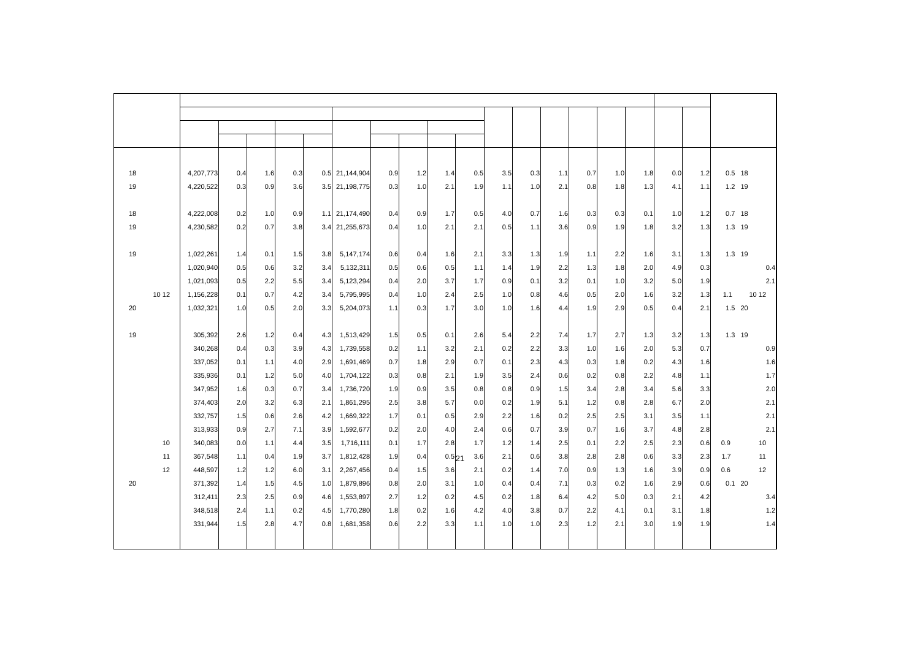| 18 | 4,207,773 | 0.4 | 1.6 | 0.3 | 0.5 | 21,144,904 | 0.9 | 1.2 | 1.4 | 0.5 | 3.5 | 0.3 | 1.1 | 0.7 | 1.0 | 1.8 | 0.0 | 1.2 | 0.5 18 | |
| 19 | 4,220,522 | 0.3 | 0.9 | 3.6 | 3.5 | 21,198,775 | 0.3 | 1.0 | 2.1 | 1.9 | 1.1 | 1.0 | 2.1 | 0.8 | 1.8 | 1.3 | 4.1 | 1.1 | 1.2 19 | |
| 18 | 4,222,008 | 0.2 | 1.0 | 0.9 | 1.1 | 21,174,490 | 0.4 | 0.9 | 1.7 | 0.5 | 4.0 | 0.7 | 1.6 | 0.3 | 0.3 | 0.1 | 1.0 | 1.2 | 0.7 18 | |
| 19 | 4,230,582 | 0.2 | 0.7 | 3.8 | 3.4 | 21,255,673 | 0.4 | 1.0 | 2.1 | 2.1 | 0.5 | 1.1 | 3.6 | 0.9 | 1.9 | 1.8 | 3.2 | 1.3 | 1.3 19 | |
| 19 | 1,022,261 | 1.4 | 0.1 | 1.5 | 3.8 | 5,147,174 | 0.6 | 0.4 | 1.6 | 2.1 | 3.3 | 1.3 | 1.9 | 1.1 | 2.2 | 1.6 | 3.1 | 1.3 | 1.3 19 | |
| | 1,020,940 | 0.5 | 0.6 | 3.2 | 3.4 | 5,132,311 | 0.5 | 0.6 | 0.5 | 1.1 | 1.4 | 1.9 | 2.2 | 1.3 | 1.8 | 2.0 | 4.9 | 0.3 | 0.4 | |
| | 1,021,093 | 0.5 | 2.2 | 5.5 | 3.4 | 5,123,294 | 0.4 | 2.0 | 3.7 | 1.7 | 0.9 | 0.1 | 3.2 | 0.1 | 1.0 | 3.2 | 5.0 | 1.9 | 2.1 | |
| 10 12 | 1,156,228 | 0.1 | 0.7 | 4.2 | 3.4 | 5,795,995 | 0.4 | 1.0 | 2.4 | 2.5 | 1.0 | 0.8 | 4.6 | 0.5 | 2.0 | 1.6 | 3.2 | 1.3 | 1.1 10 12 | |
| 20 | 1,032,321 | 1.0 | 0.5 | 2.0 | 3.3 | 5,204,073 | 1.1 | 0.3 | 1.7 | 3.0 | 1.0 | 1.6 | 4.4 | 1.9 | 2.9 | 0.5 | 0.4 | 2.1 | 1.5 20 | |
| 19 | 305,392 | 2.6 | 1.2 | 0.4 | 4.3 | 1,513,429 | 1.5 | 0.5 | 0.1 | 2.6 | 5.4 | 2.2 | 7.4 | 1.7 | 2.7 | 1.3 | 3.2 | 1.3 | 1.3 19 | |
| | 340,268 | 0.4 | 0.3 | 3.9 | 4.3 | 1,739,558 | 0.2 | 1.1 | 3.2 | 2.1 | 0.2 | 2.2 | 3.3 | 1.0 | 1.6 | 2.0 | 5.3 | 0.7 | 0.9 | |
| | 337,052 | 0.1 | 1.1 | 4.0 | 2.9 | 1,691,469 | 0.7 | 1.8 | 2.9 | 0.7 | 0.1 | 2.3 | 4.3 | 0.3 | 1.8 | 0.2 | 4.3 | 1.6 | 1.6 | |
| | 335,936 | 0.1 | 1.2 | 5.0 | 4.0 | 1,704,122 | 0.3 | 0.8 | 2.1 | 1.9 | 3.5 | 2.4 | 0.6 | 0.2 | 0.8 | 2.2 | 4.8 | 1.1 | 1.7 | |
| | 347,952 | 1.6 | 0.3 | 0.7 | 3.4 | 1,736,720 | 1.9 | 0.9 | 3.5 | 0.8 | 0.8 | 0.9 | 1.5 | 3.4 | 2.8 | 3.4 | 5.6 | 3.3 | 2.0 | |
| | 374,403 | 2.0 | 3.2 | 6.3 | 2.1 | 1,861,295 | 2.5 | 3.8 | 5.7 | 0.0 | 0.2 | 1.9 | 5.1 | 1.2 | 0.8 | 2.8 | 6.7 | 2.0 | 2.1 | |
| | 332,757 | 1.5 | 0.6 | 2.6 | 4.2 | 1,669,322 | 1.7 | 0.1 | 0.5 | 2.9 | 2.2 | 1.6 | 0.2 | 2.5 | 2.5 | 3.1 | 3.5 | 1.1 | 2.1 | |
| | 313,933 | 0.9 | 2.7 | 7.1 | 3.9 | 1,592,677 | 0.2 | 2.0 | 4.0 | 2.4 | 0.6 | 0.7 | 3.9 | 0.7 | 1.6 | 3.7 | 4.8 | 2.8 | 2.1 | |
| 10 | 340,083 | 0.0 | 1.1 | 4.4 | 3.5 | 1,716,111 | 0.1 | 1.7 | 2.8 | 1.7 | 1.2 | 1.4 | 2.5 | 0.1 | 2.2 | 2.5 | 2.3 | 0.6 | 0.9 10 | |
| 11 | 367,548 | 1.1 | 0.4 | 1.9 | 3.7 | 1,812,428 | 1.9 | 0.4 | 0.5 | 3.6 | 2.1 | 0.6 | 3.8 | 2.8 | 2.8 | 0.6 | 3.3 | 2.3 | 1.7 11 | |
| 12 | 448,597 | 1.2 | 1.2 | 6.0 | 3.1 | 2,267,456 | 0.4 | 1.5 | 3.6 | 2.1 | 0.2 | 1.4 | 7.0 | 0.9 | 1.3 | 1.6 | 3.9 | 0.9 | 0.6 12 | |
| 20 | 371,392 | 1.4 | 1.5 | 4.5 | 1.0 | 1,879,896 | 0.8 | 2.0 | 3.1 | 1.0 | 0.4 | 0.4 | 7.1 | 0.3 | 0.2 | 1.6 | 2.9 | 0.6 | 0.1 20 | |
| | 312,411 | 2.3 | 2.5 | 0.9 | 4.6 | 1,553,897 | 2.7 | 1.2 | 0.2 | 4.5 | 0.2 | 1.8 | 6.4 | 4.2 | 5.0 | 0.3 | 2.1 | 4.2 | 3.4 | |
| | 348,518 | 2.4 | 1.1 | 0.2 | 4.5 | 1,770,280 | 1.8 | 0.2 | 1.6 | 4.2 | 4.0 | 3.8 | 0.7 | 2.2 | 4.1 | 0.1 | 3.1 | 1.8 | 1.2 | |
| | 331,944 | 1.5 | 2.8 | 4.7 | 0.8 | 1,681,358 | 0.6 | 2.2 | 3.3 | 1.1 | 1.0 | 1.0 | 2.3 | 1.2 | 2.1 | 3.0 | 1.9 | 1.9 | 1.4 | |
21